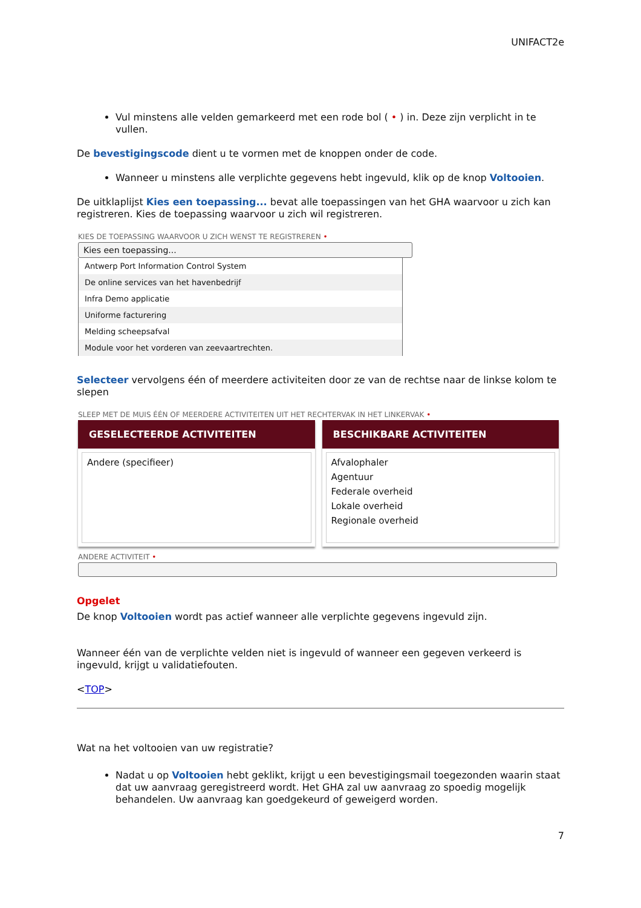UNIFACT2e
Vul minstens alle velden gemarkeerd met een rode bol ( • ) in. Deze zijn verplicht in te vullen.
De bevestigingscode dient u te vormen met de knoppen onder de code.
Wanneer u minstens alle verplichte gegevens hebt ingevuld, klik op de knop Voltooien.
De uitklaplijst Kies een toepassing... bevat alle toepassingen van het GHA waarvoor u zich kan registreren. Kies de toepassing waarvoor u zich wil registreren.
KIES DE TOEPASSING WAARVOOR U ZICH WENST TE REGISTREREN •
Kies een toepassing...
Antwerp Port Information Control System
De online services van het havenbedrijf
Infra Demo applicatie
Uniforme facturering
Melding scheepsafval
Module voor het vorderen van zeevaartrechten.
Selecteer vervolgens één of meerdere activiteiten door ze van de rechtse naar de linkse kolom te slepen
SLEEP MET DE MUIS ÉÉN OF MEERDERE ACTIVITEITEN UIT HET RECHTERVAK IN HET LINKERVAK •
GESELECTEERDE ACTIVITEITEN
Andere (specifieer)
BESCHIKBARE ACTIVITEITEN
Afvalophaler
Agentuur
Federale overheid
Lokale overheid
Regionale overheid
ANDERE ACTIVITEIT •
Opgelet
De knop Voltooien wordt pas actief wanneer alle verplichte gegevens ingevuld zijn.
Wanneer één van de verplichte velden niet is ingevuld of wanneer een gegeven verkeerd is ingevuld, krijgt u validatiefouten.
<TOP>
Wat na het voltooien van uw registratie?
Nadat u op Voltooien hebt geklikt, krijgt u een bevestigingsmail toegezonden waarin staat dat uw aanvraag geregistreerd wordt. Het GHA zal uw aanvraag zo spoedig mogelijk behandelen. Uw aanvraag kan goedgekeurd of geweigerd worden.
7